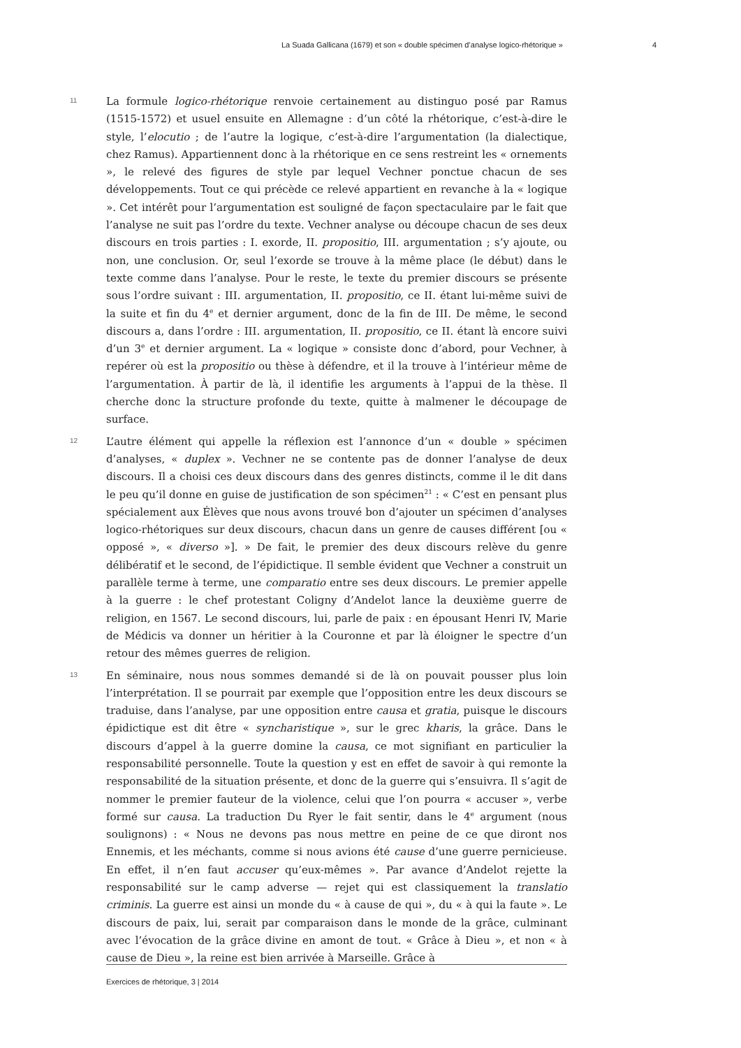La Suada Gallicana (1679) et son « double spécimen d’analyse logico-rhétorique » 4
11
La formule logico-rhétorique renvoie certainement au distinguo posé par Ramus (1515-1572) et usuel ensuite en Allemagne : d’un côté la rhétorique, c’est-à-dire le style, l’elocutio ; de l’autre la logique, c’est-à-dire l’argumentation (la dialectique, chez Ramus). Appartiennent donc à la rhétorique en ce sens restreint les « ornements », le relevé des figures de style par lequel Vechner ponctue chacun de ses développements. Tout ce qui précède ce relevé appartient en revanche à la « logique ». Cet intérêt pour l’argumentation est souligné de façon spectaculaire par le fait que l’analyse ne suit pas l’ordre du texte. Vechner analyse ou découpe chacun de ses deux discours en trois parties : I. exorde, II. propositio, III. argumentation ; s’y ajoute, ou non, une conclusion. Or, seul l’exorde se trouve à la même place (le début) dans le texte comme dans l’analyse. Pour le reste, le texte du premier discours se présente sous l’ordre suivant : III. argumentation, II. propositio, ce II. étant lui-même suivi de la suite et fin du 4<sup>e</sup> et dernier argument, donc de la fin de III. De même, le second discours a, dans l’ordre : III. argumentation, II. propositio, ce II. étant là encore suivi d’un 3<sup>e</sup> et dernier argument. La « logique » consiste donc d’abord, pour Vechner, à repérer où est la propositio ou thèse à défendre, et il la trouve à l’intérieur même de l’argumentation. À partir de là, il identifie les arguments à l’appui de la thèse. Il cherche donc la structure profonde du texte, quitte à malmener le découpage de surface.
12
L’autre élément qui appelle la réflexion est l’annonce d’un « double » spécimen d’analyses, « duplex ». Vechner ne se contente pas de donner l’analyse de deux discours. Il a choisi ces deux discours dans des genres distincts, comme il le dit dans le peu qu’il donne en guise de justification de son spécimen<sup>21</sup> : « C’est en pensant plus spécialement aux Élèves que nous avons trouvé bon d’ajouter un spécimen d’analyses logico-rhétoriques sur deux discours, chacun dans un genre de causes différent [ou « opposé », « diverso »]. » De fait, le premier des deux discours relève du genre délibératif et le second, de l’épidictique. Il semble évident que Vechner a construit un parallèle terme à terme, une comparatio entre ses deux discours. Le premier appelle à la guerre : le chef protestant Coligny d’Andelot lance la deuxième guerre de religion, en 1567. Le second discours, lui, parle de paix : en épousant Henri IV, Marie de Médicis va donner un héritier à la Couronne et par là éloigner le spectre d’un retour des mêmes guerres de religion.
13
En séminaire, nous nous sommes demandé si de là on pouvait pousser plus loin l’interprétation. Il se pourrait par exemple que l’opposition entre les deux discours se traduise, dans l’analyse, par une opposition entre causa et gratia, puisque le discours épidictique est dit être « syncharistique », sur le grec kharis, la grâce. Dans le discours d’appel à la guerre domine la causa, ce mot signifiant en particulier la responsabilité personnelle. Toute la question y est en effet de savoir à qui remonte la responsabilité de la situation présente, et donc de la guerre qui s’ensuivra. Il s’agit de nommer le premier fauteur de la violence, celui que l’on pourra « accuser », verbe formé sur causa. La traduction Du Ryer le fait sentir, dans le 4<sup>e</sup> argument (nous soulignons) : « Nous ne devons pas nous mettre en peine de ce que diront nos Ennemis, et les méchants, comme si nous avions été cause d’une guerre pernicieuse. En effet, il n’en faut accuser qu’eux-mêmes ». Par avance d’Andelot rejette la responsabilité sur le camp adverse — rejet qui est classiquement la translatio criminis. La guerre est ainsi un monde du « à cause de qui », du « à qui la faute ». Le discours de paix, lui, serait par comparaison dans le monde de la grâce, culminant avec l’évocation de la grâce divine en amont de tout. « Grâce à Dieu », et non « à cause de Dieu », la reine est bien arrivée à Marseille. Grâce à
Exercices de rhétorique, 3 | 2014